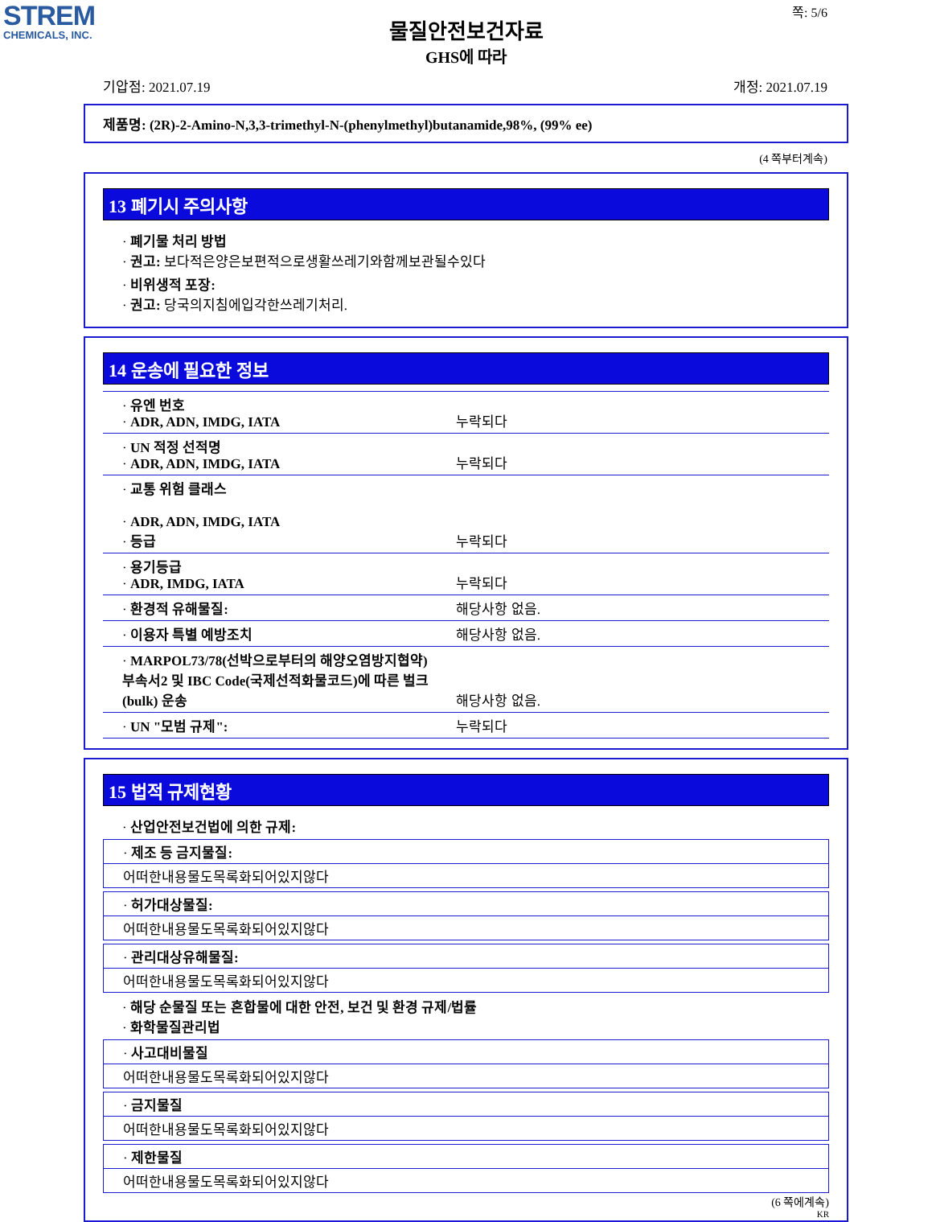STREM
CHEMICALS, INC.
쪽: 5/6
물질안전보건자료
GHS에 따라
기압점: 2021.07.19 개정: 2021.07.19
제품명: (2R)-2-Amino-N,3,3-trimethyl-N-(phenylmethyl)butanamide,98%, (99% ee)
(4 쪽부터계속)
13 폐기시 주의사항
· 폐기물 처리 방법
· 권고: 보다적은양은보편적으로생활쓰레기와함께보관될수있다
· 비위생적 포장:
· 권고: 당국의지침에입각한쓰레기처리.
14 운송에 필요한 정보
| · 유엔 번호 · ADR, ADN, IMDG, IATA | 누락되다 |
| · UN 적정 선적명 · ADR, ADN, IMDG, IATA | 누락되다 |
| · 교통 위험 클래스 · ADR, ADN, IMDG, IATA · 등급 | 누락되다 |
| · 용기등급 · ADR, IMDG, IATA | 누락되다 |
| · 환경적 유해물질: | 해당사항 없음. |
| · 이용자 특별 예방조치 | 해당사항 없음. |
| · MARPOL73/78(선박으로부터의 해양오염방지협약) 부속서2 및 IBC Code(국제선적화물코드)에 따른 벌크(bulk) 운송 | 해당사항 없음. |
| · UN "모범 규제": | 누락되다 |
15 법적 규제현황
· 산업안전보건법에 의한 규제:
· 제조 등 금지물질:
어떠한내용물도목록화되어있지않다
· 허가대상물질:
어떠한내용물도목록화되어있지않다
· 관리대상유해물질:
어떠한내용물도목록화되어있지않다
· 해당 순물질 또는 혼합물에 대한 안전, 보건 및 환경 규제/법률
· 화학물질관리법
· 사고대비물질
어떠한내용물도목록화되어있지않다
· 금지물질
어떠한내용물도목록화되어있지않다
· 제한물질
어떠한내용물도목록화되어있지않다
(6 쪽에계속)
KR